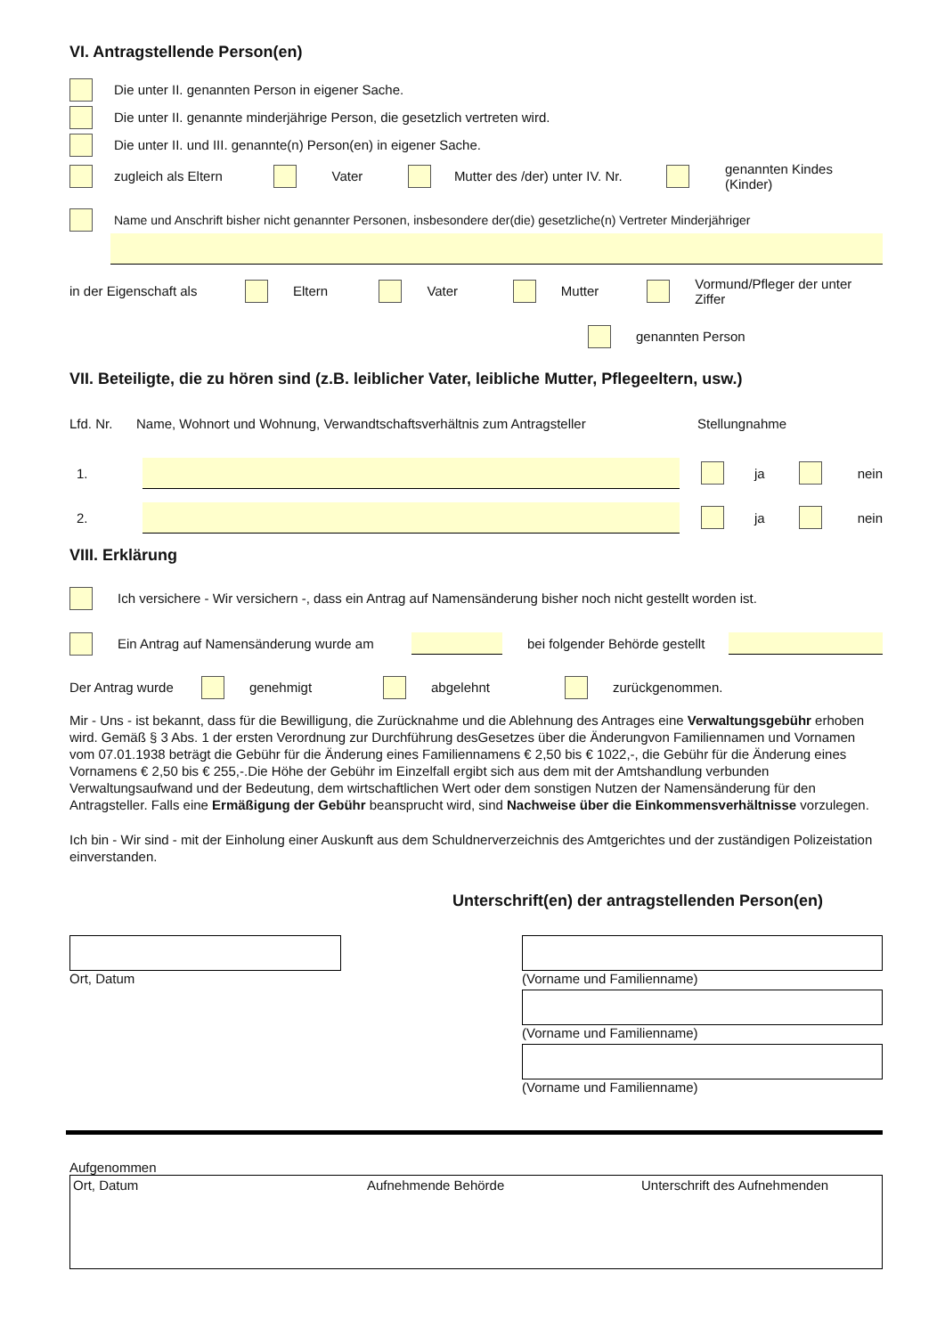VI. Antragstellende Person(en)
Die unter II. genannten Person in eigener Sache.
Die unter II. genannte minderjährige Person, die gesetzlich vertreten wird.
Die unter II. und III. genannte(n) Person(en) in eigener Sache.
zugleich als Eltern Vater Mutter des /der) unter IV. Nr. genannten Kindes (Kinder)
Name und Anschrift bisher nicht genannter Personen, insbesondere der(die) gesetzliche(n) Vertreter Minderjähriger
in der Eigenschaft als Eltern Vater Mutter Vormund/Pfleger der unter Ziffer
genannten Person
VII. Beteiligte, die zu hören sind (z.B. leiblicher Vater, leibliche Mutter, Pflegeeltern, usw.)
Lfd. Nr. Name, Wohnort und Wohnung, Verwandtschaftsverhältnis zum Antragsteller Stellungnahme
1. ja nein
2. ja nein
VIII. Erklärung
Ich versichere - Wir versichern -, dass ein Antrag auf Namensänderung bisher noch nicht gestellt worden ist.
Ein Antrag auf Namensänderung wurde am bei folgender Behörde gestellt
Der Antrag wurde genehmigt abgelehnt zurückgenommen.
Mir - Uns - ist bekannt, dass für die Bewilligung, die Zurücknahme und die Ablehnung des Antrages eine Verwaltungsgebühr erhoben wird. Gemäß § 3 Abs. 1 der ersten Verordnung zur Durchführung desGesetzes über die Änderungvon Familiennamen und Vornamen vom 07.01.1938 beträgt die Gebühr für die Änderung eines Familiennamens € 2,50 bis € 1022,-, die Gebühr für die Änderung eines Vornamens € 2,50 bis € 255,-.Die Höhe der Gebühr im Einzelfall ergibt sich aus dem mit der Amtshandlung verbunden Verwaltungsaufwand und der Bedeutung, dem wirtschaftlichen Wert oder dem sonstigen Nutzen der Namensänderung für den Antragsteller. Falls eine Ermäßigung der Gebühr beansprucht wird, sind Nachweise über die Einkommensverhältnisse vorzulegen.
Ich bin - Wir sind - mit der Einholung einer Auskunft aus dem Schuldnerverzeichnis des Amtgerichtes und der zuständigen Polizeistation einverstanden.
Unterschrift(en) der antragstellenden Person(en)
Ort, Datum (Vorname und Familienname)
(Vorname und Familienname)
(Vorname und Familienname)
Aufgenommen
Ort, Datum Aufnehmende Behörde Unterschrift des Aufnehmenden